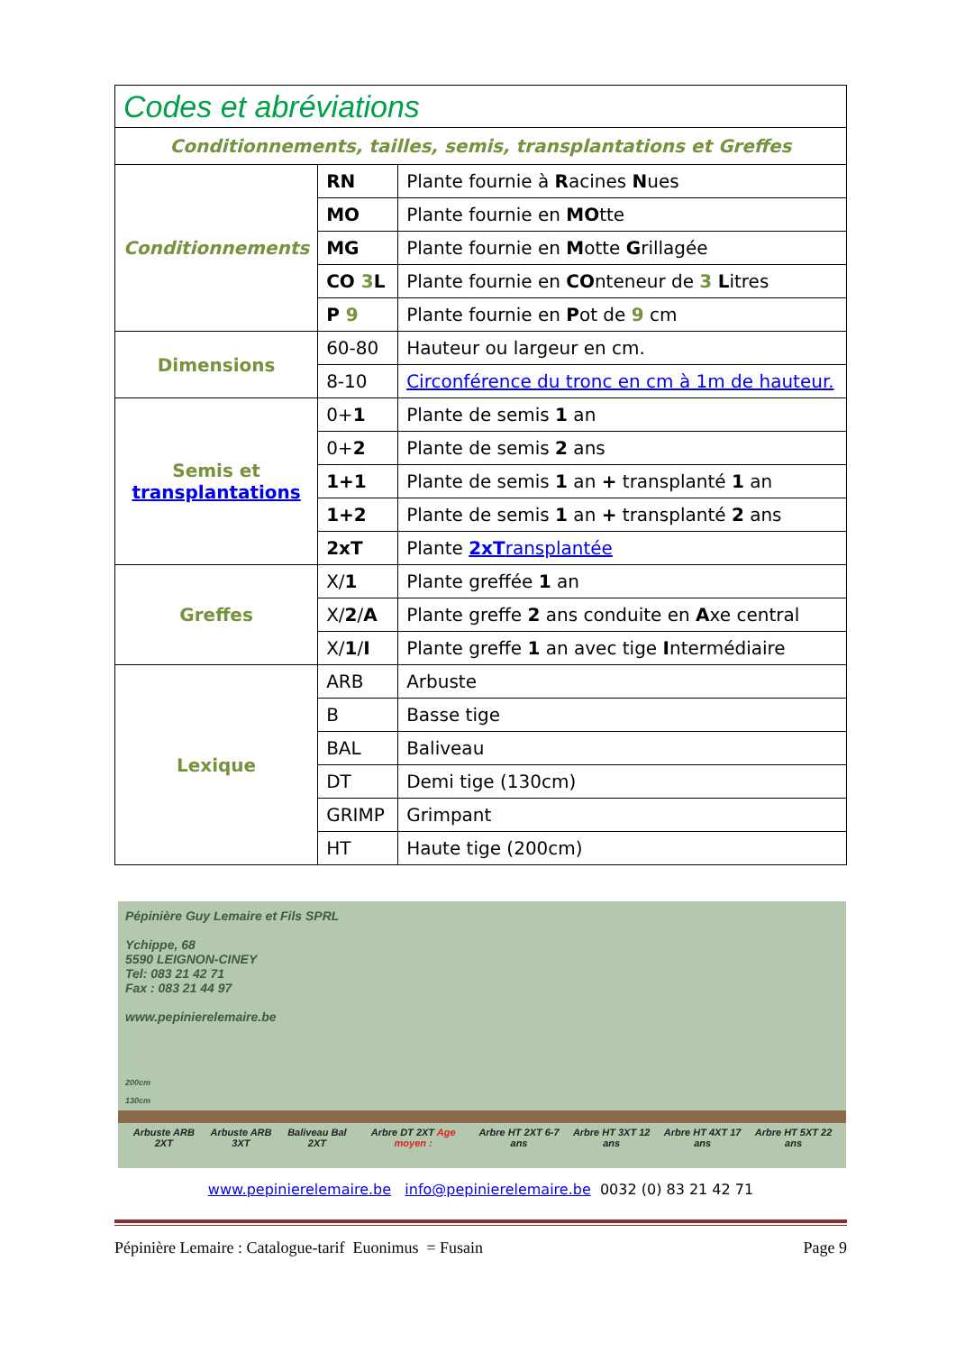| Codes et abréviations | | |
| --- | --- | --- |
| Conditionnements, tailles, semis, transplantations et Greffes | | |
| Conditionnements | RN | Plante fournie à R acines N ues |
| | MO | Plante fournie en MO tte |
| | MG | Plante fournie en M otte G rillagée |
| | CO 3 L | Plante fournie en CO nteneur de 3 L itres |
| | P 9 | Plante fournie en P ot de 9 cm |
| Dimensions | 60-80 | Hauteur ou largeur en cm. |
| | 8-10 | Circonférence du tronc en cm à 1m de hauteur. |
| Semis et transplantations | 0+ 1 | Plante de semis 1 an |
| | 0+ 2 | Plante de semis 2 ans |
| | 1+1 | Plante de semis 1 an + transplanté 1 an |
| | 1+2 | Plante de semis 1 an + transplanté 2 ans |
| | 2xT | Plante 2xT ransplantée |
| Greffes | X/ 1 | Plante greffée 1 an |
| | X/ 2 / A | Plante greffe 2 ans conduite en A xe central |
| | X/ 1 / I | Plante greffe 1 an avec tige I ntermédiaire |
| Lexique | ARB | Arbuste |
| | B | Basse tige |
| | BAL | Baliveau |
| | DT | Demi tige (130cm) |
| | GRIMP | Grimpant |
| | HT | Haute tige (200cm) |
Pépinière Guy Lemaire et Fils SPRL
Ychippe, 68
5590 LEIGNON-CINEY
Tel: 083 21 42 71
Fax : 083 21 44 97
www.pepinierelemaire.be
200cm
130cm
Arbuste ARB 2XT Arbuste ARB 3XT Baliveau Bal 2XT Arbre DT 2XT Age moyen : Arbre HT 2XT 6-7 ans Arbre HT 3XT 12 ans Arbre HT 4XT 17 ans Arbre HT 5XT 22 ans
www.pepinierelemaire.be info@pepinierelemaire.be 0032 (0) 83 21 42 71
Pépinière Lemaire : Catalogue-tarif Euonimus = Fusain Page 9